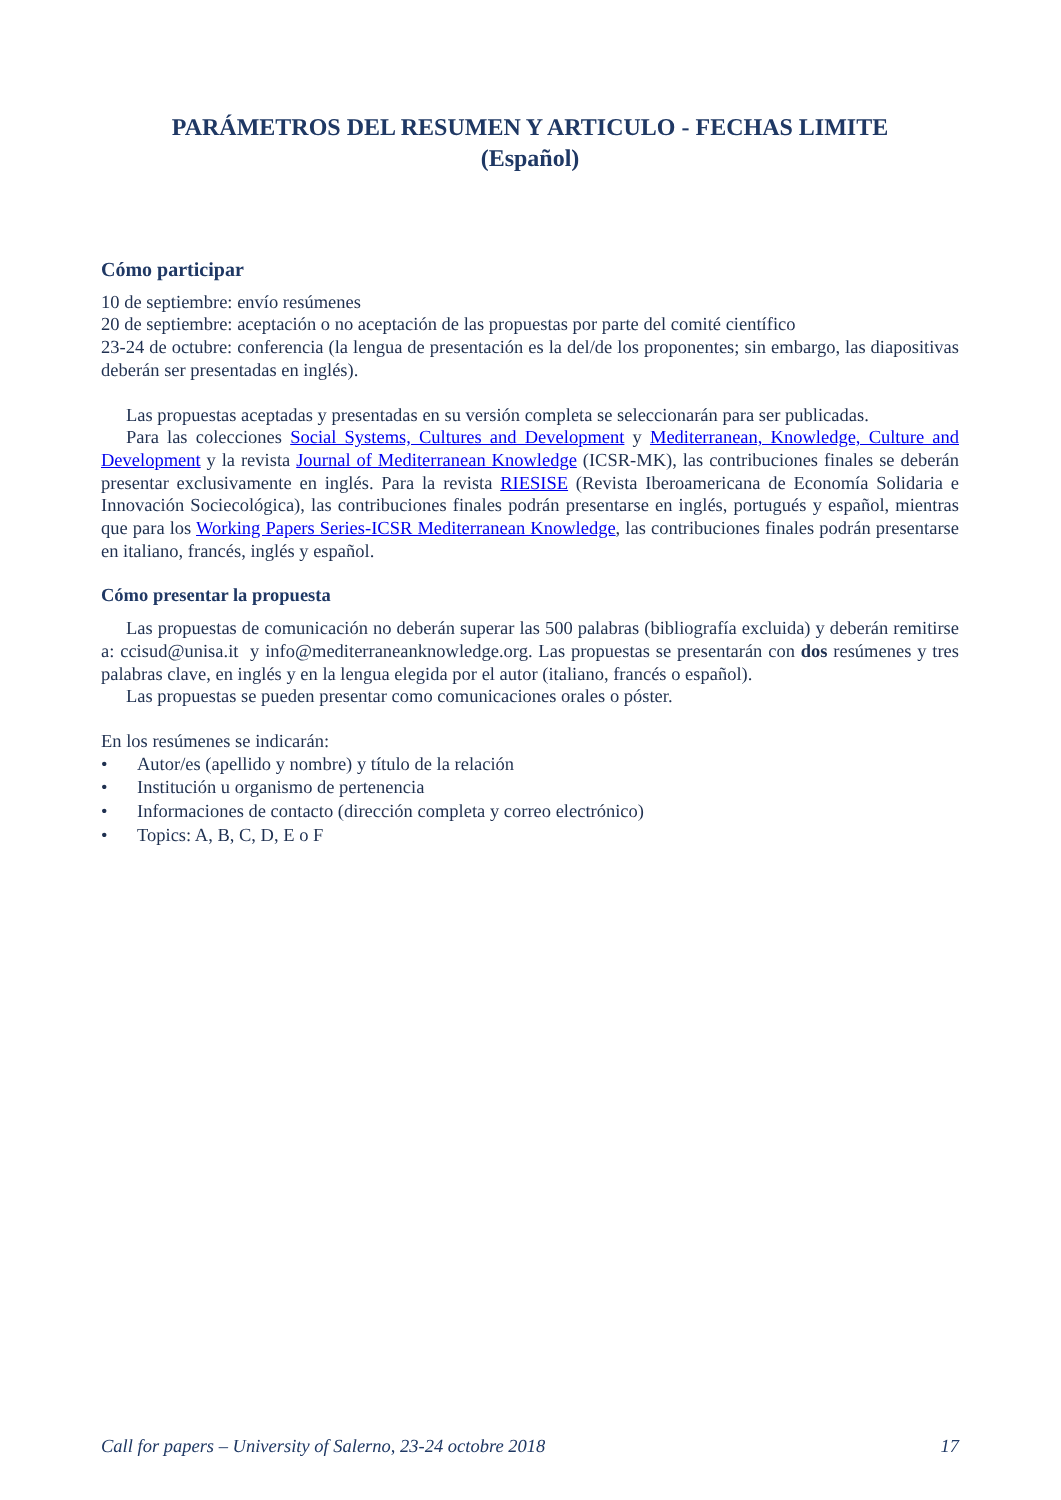PARÁMETROS DEL RESUMEN Y ARTICULO - FECHAS LIMITE
(Español)
Cómo participar
10 de septiembre: envío resúmenes
20 de septiembre: aceptación o no aceptación de las propuestas por parte del comité científico
23-24 de octubre: conferencia (la lengua de presentación es la del/de los proponentes; sin embargo, las diapositivas deberán ser presentadas en inglés).
Las propuestas aceptadas y presentadas en su versión completa se seleccionarán para ser publicadas.
Para las colecciones Social Systems, Cultures and Development y Mediterranean, Knowledge, Culture and Development y la revista Journal of Mediterranean Knowledge (ICSR-MK), las contribuciones finales se deberán presentar exclusivamente en inglés. Para la revista RIESISE (Revista Iberoamericana de Economía Solidaria e Innovación Sociecológica), las contribuciones finales podrán presentarse en inglés, portugués y español, mientras que para los Working Papers Series-ICSR Mediterranean Knowledge, las contribuciones finales podrán presentarse en italiano, francés, inglés y español.
Cómo presentar la propuesta
Las propuestas de comunicación no deberán superar las 500 palabras (bibliografía excluida) y deberán remitirse a: ccisud@unisa.it y info@mediterraneanknowledge.org. Las propuestas se presentarán con dos resúmenes y tres palabras clave, en inglés y en la lengua elegida por el autor (italiano, francés o español).
Las propuestas se pueden presentar como comunicaciones orales o póster.
En los resúmenes se indicarán:
• Autor/es (apellido y nombre) y título de la relación
• Institución u organismo de pertenencia
• Informaciones de contacto (dirección completa y correo electrónico)
• Topics: A, B, C, D, E o F
Call for papers – University of Salerno, 23-24 octobre 2018 17